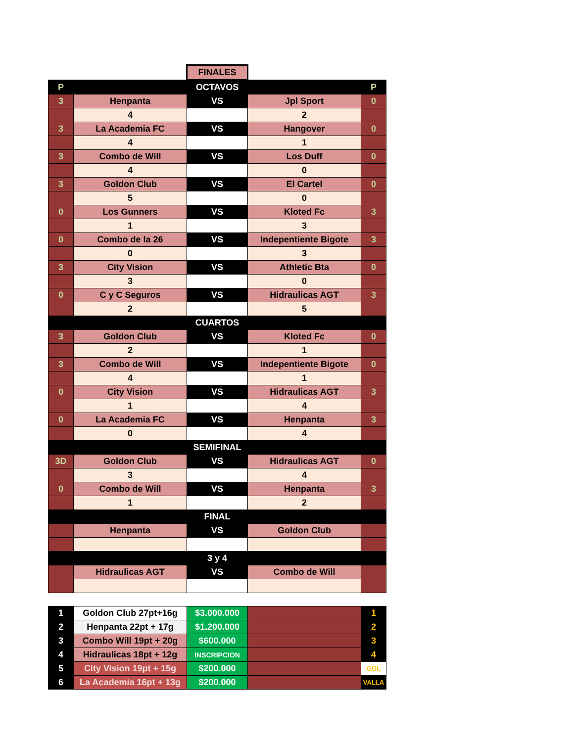| | | FINALES | | |
| P | | OCTAVOS | | P |
| 3 | Henpanta | VS | Jpl Sport | 0 |
| | 4 | | 2 | |
| 3 | La Academia FC | VS | Hangover | 0 |
| | 4 | | 1 | |
| 3 | Combo de Will | VS | Los Duff | 0 |
| | 4 | | 0 | |
| 3 | Goldon Club | VS | El Cartel | 0 |
| | 5 | | 0 | |
| 0 | Los Gunners | VS | Kloted Fc | 3 |
| | 1 | | 3 | |
| 0 | Combo de la 26 | VS | Indepentiente Bigote | 3 |
| | 0 | | 3 | |
| 3 | City Vision | VS | Athletic Bta | 0 |
| | 3 | | 0 | |
| 0 | C y C Seguros | VS | Hidraulicas AGT | 3 |
| | 2 | | 5 | |
| CUARTOS | | | | |
| 3 | Goldon Club | VS | Kloted Fc | 0 |
| | 2 | | 1 | |
| 3 | Combo de Will | VS | Indepentiente Bigote | 0 |
| | 4 | | 1 | |
| 0 | City Vision | VS | Hidraulicas AGT | 3 |
| | 1 | | 4 | |
| 0 | La Academia FC | VS | Henpanta | 3 |
| | 0 | | 4 | |
| SEMIFINAL | | | | |
| 3D | Goldon Club | VS | Hidraulicas AGT | 0 |
| | 3 | | 4 | |
| 0 | Combo de Will | VS | Henpanta | 3 |
| | 1 | | 2 | |
| FINAL | | | | |
| | Henpanta | VS | Goldon Club | |
| 3 y 4 | | | | |
| | Hidraulicas AGT | VS | Combo de Will | |
| 1 | Goldon Club 27pt+16g | $3.000.000 | | 1 |
| 2 | Henpanta 22pt + 17g | $1.200.000 | | 2 |
| 3 | Combo Will 19pt + 20g | $600.000 | | 3 |
| 4 | Hidraulicas 18pt + 12g | INSCRIPCION | | 4 |
| 5 | City Vision 19pt + 15g | $200.000 | | GOL |
| 6 | La Academia 16pt + 13g | $200.000 | | VALLA |